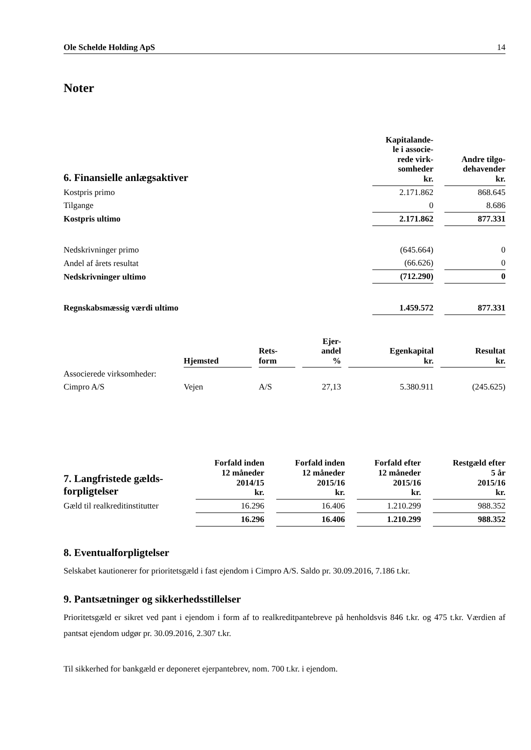Ole Schelde Holding ApS 14
Noter
| 6. Finansielle anlægsaktiver | Kapitalande- le i associe- rede virk- somheder kr. | | Andre tilgo- dehavender kr. |
| Kostpris primo | 2.171.862 | | 868.645 |
| Tilgange | 0 | | 8.686 |
| Kostpris ultimo | 2.171.862 | | 877.331 |
| Nedskrivninger primo | (645.664) | | 0 |
| Andel af årets resultat | (66.626) | | 0 |
| Nedskrivninger ultimo | (712.290) | | 0 |
| Regnskabsmæssig værdi ultimo | 1.459.572 | | 877.331 |
| | Hjemsted | | Rets- form | | Ejer- andel % | | Egenkapital kr. | | Resultat kr. |
| Associerede virksomheder: | | | | | | | | | |
| Cimpro A/S | Vejen | | A/S | | 27,13 | | 5.380.911 | | (245.625) |
| 7. Langfristede gælds- forpligtelser | Forfald inden 12 måneder 2014/15 kr. | | Forfald inden 12 måneder 2015/16 kr. | | Forfald efter 12 måneder 2015/16 kr. | | Restgæld efter 5 år 2015/16 kr. |
| Gæld til realkreditinstitutter | 16.296 | | 16.406 | | 1.210.299 | | 988.352 |
| | 16.296 | | 16.406 | | 1.210.299 | | 988.352 |
8. Eventualforpligtelser
Selskabet kautionerer for prioritetsgæld i fast ejendom i Cimpro A/S. Saldo pr. 30.09.2016, 7.186 t.kr.
9. Pantsætninger og sikkerhedsstillelser
Prioritetsgæld er sikret ved pant i ejendom i form af to realkreditpantebreve på henholdsvis 846 t.kr. og 475 t.kr. Værdien af pantsat ejendom udgør pr. 30.09.2016, 2.307 t.kr.
Til sikkerhed for bankgæld er deponeret ejerpantebrev, nom. 700 t.kr. i ejendom.